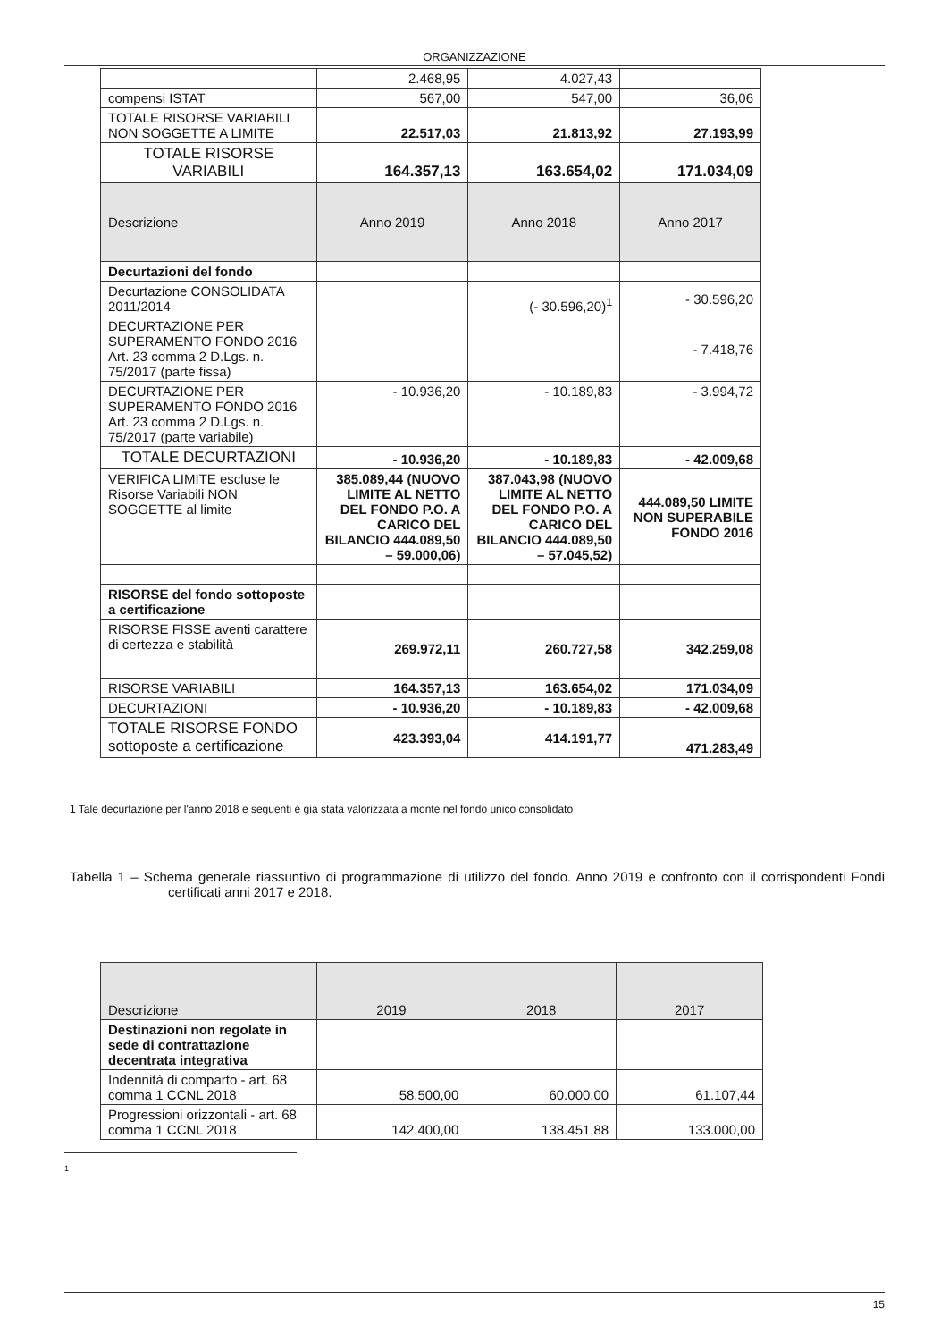ORGANIZZAZIONE
| | 2.468,95 | 4.027,43 | |
| compensi ISTAT | 567,00 | 547,00 | 36,06 |
| TOTALE RISORSE VARIABILI NON SOGGETTE A LIMITE | 22.517,03 | 21.813,92 | 27.193,99 |
| TOTALE RISORSE VARIABILI | 164.357,13 | 163.654,02 | 171.034,09 |
| Descrizione | Anno 2019 | Anno 2018 | Anno 2017 |
| Decurtazioni del fondo | | | |
| Decurtazione CONSOLIDATA 2011/2014 | | (- 30.596,20)<sup>1</sup> | - 30.596,20 |
| DECURTAZIONE PER SUPERAMENTO FONDO 2016 Art. 23 comma 2 D.Lgs. n. 75/2017 (parte fissa) | | | - 7.418,76 |
| DECURTAZIONE PER SUPERAMENTO FONDO 2016 Art. 23 comma 2 D.Lgs. n. 75/2017 (parte variabile) | - 10.936,20 | - 10.189,83 | - 3.994,72 |
| TOTALE DECURTAZIONI | - 10.936,20 | - 10.189,83 | - 42.009,68 |
| VERIFICA LIMITE escluse le Risorse Variabili NON SOGGETTE al limite | 385.089,44 (NUOVO LIMITE AL NETTO DEL FONDO P.O. A CARICO DEL BILANCIO 444.089,50 – 59.000,06) | 387.043,98 (NUOVO LIMITE AL NETTO DEL FONDO P.O. A CARICO DEL BILANCIO 444.089,50 – 57.045,52) | 444.089,50 LIMITE NON SUPERABILE FONDO 2016 |
| RISORSE del fondo sottoposte a certificazione | | | |
| RISORSE FISSE aventi carattere di certezza e stabilità | 269.972,11 | 260.727,58 | 342.259,08 |
| RISORSE VARIABILI | 164.357,13 | 163.654,02 | 171.034,09 |
| DECURTAZIONI | - 10.936,20 | - 10.189,83 | - 42.009,68 |
| TOTALE RISORSE FONDO sottoposte a certificazione | 423.393,04 | 414.191,77 | 471.283,49 |
1 Tale decurtazione per l'anno 2018 e seguenti è già stata valorizzata a monte nel fondo unico consolidato
Tabella 1 – Schema generale riassuntivo di programmazione di utilizzo del fondo. Anno 2019 e confronto con il corrispondenti Fondi certificati anni 2017 e 2018.
| Descrizione | 2019 | 2018 | 2017 |
| --- | --- | --- | --- |
| Destinazioni non regolate in sede di contrattazione decentrata integrativa | | | |
| Indennità di comparto - art. 68 comma 1 CCNL 2018 | 58.500,00 | 60.000,00 | 61.107,44 |
| Progressioni orizzontali - art. 68 comma 1 CCNL 2018 | 142.400,00 | 138.451,88 | 133.000,00 |
1
15